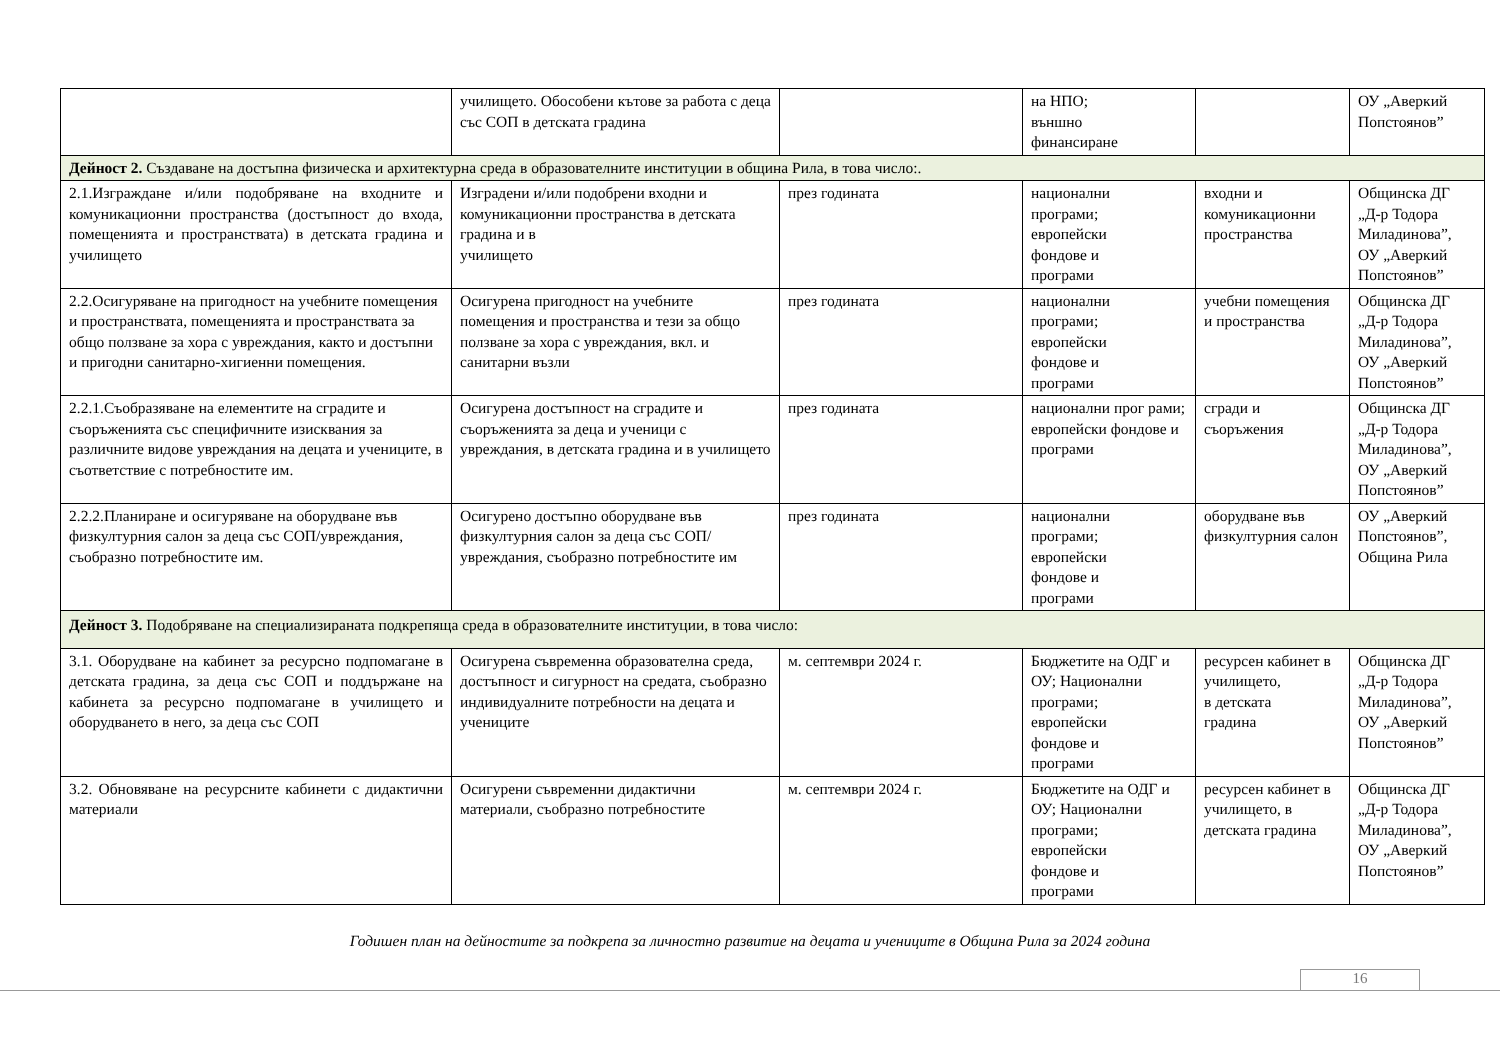| | училището. Обособени кътове за работа с деца със СОП в детската градина | | на НПО; външно финансиране | | ОУ „Аверкий Попстоянов” |
| Дейност 2. Създаване на достъпна физическа и архитектурна среда в образователните институции в община Рила, в това число:. | | | | | |
| 2.1.Изграждане и/или подобряване на входните и комуникационни пространства (достъпност до входа, помещенията и пространствата) в детската градина и училището | Изградени и/или подобрени входни и комуникационни пространства в детската градина и в училището | през годината | национални програми; европейски фондове и програми | входни и комуникационни пространства | Общинска ДГ „Д-р Тодора Миладинова”, ОУ „Аверкий Попстоянов” |
| 2.2.Осигуряване на пригодност на учебните помещения и пространствата, помещенията и пространствата за общо ползване за хора с увреждания, както и достъпни и пригодни санитарно-хигиенни помещения. | Осигурена пригодност на учебните помещения и пространства и тези за общо ползване за хора с увреждания, вкл. и санитарни възли | през годината | национални програми; европейски фондове и програми | учебни помещения и пространства | Общинска ДГ „Д-р Тодора Миладинова”, ОУ „Аверкий Попстоянов” |
| 2.2.1.Съобразяване на елементите на сградите и съоръженията със специфичните изисквания за различните видове увреждания на децата и учениците, в съответствие с потребностите им. | Осигурена достъпност на сградите и съоръженията за деца и ученици с увреждания, в детската градина и в училището | през годината | национални прог рами; европейски фондове и програми | сгради и съоръжения | Общинска ДГ „Д-р Тодора Миладинова”, ОУ „Аверкий Попстоянов” |
| 2.2.2.Планиране и осигуряване на оборудване във физкултурния салон за деца със СОП/увреждания, съобразно потребностите им. | Осигурено достъпно оборудване във физкултурния салон за деца със СОП/увреждания, съобразно потребностите им | през годината | национални програми; европейски фондове и програми | оборудване във физкултурния салон | ОУ „Аверкий Попстоянов”, Община Рила |
| Дейност 3. Подобряване на специализираната подкрепяща среда в образователните институции, в това число: | | | | | |
| 3.1. Оборудване на кабинет за ресурсно подпомагане в детската градина, за деца със СОП и поддържане на кабинета за ресурсно подпомагане в училището и оборудването в него, за деца със СОП | Осигурена съвременна образователна среда, достъпност и сигурност на средата, съобразно индивидуалните потребности на децата и учениците | м. септември 2024 г. | Бюджетите на ОДГ и ОУ; Национални програми; европейски фондове и програми | ресурсен кабинет в училището, в детската градина | Общинска ДГ „Д-р Тодора Миладинова”, ОУ „Аверкий Попстоянов” |
| 3.2. Обновяване на ресурсните кабинети с дидактични материали | Осигурени съвременни дидактични материали, съобразно потребностите | м. септември 2024 г. | Бюджетите на ОДГ и ОУ; Национални програми; европейски фондове и програми | ресурсен кабинет в училището, в детската градина | Общинска ДГ „Д-р Тодора Миладинова”, ОУ „Аверкий Попстоянов” |
Годишен план на дейностите за подкрепа за личностно развитие на децата и учениците в Община Рила за 2024 година
16